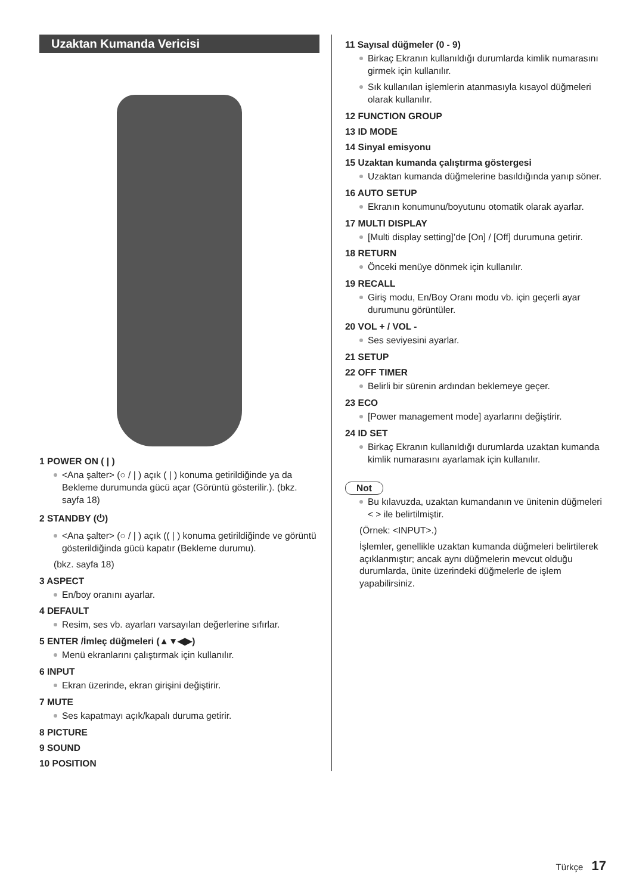Uzaktan Kumanda Vericisi
1 POWER ON ( | )
<Ana şalter> (○ / | ) açık ( | ) konuma getirildiğinde ya da Bekleme durumunda gücü açar (Görüntü gösterilir.). (bkz. sayfa 18)
2 STANDBY (⏻)
<Ana şalter> (○ / | ) açık (( | ) konuma getirildiğinde ve görüntü gösterildiğinda gücü kapatır (Bekleme durumu).
(bkz. sayfa 18)
3 ASPECT
En/boy oranını ayarlar.
4 DEFAULT
Resim, ses vb. ayarları varsayılan değerlerine sıfırlar.
5 ENTER /İmleç düğmeleri (▲▼◀▶)
Menü ekranlarını çalıştırmak için kullanılır.
6 INPUT
Ekran üzerinde, ekran girişini değiştirir.
7 MUTE
Ses kapatmayı açık/kapalı duruma getirir.
8 PICTURE
9 SOUND
10 POSITION
11 Sayısal düğmeler (0 - 9)
Birkaç Ekranın kullanıldığı durumlarda kimlik numarasını girmek için kullanılır.
Sık kullanılan işlemlerin atanmasıyla kısayol düğmeleri olarak kullanılır.
12 FUNCTION GROUP
13 ID MODE
14 Sinyal emisyonu
15 Uzaktan kumanda çalıştırma göstergesi
Uzaktan kumanda düğmelerine basıldığında yanıp söner.
16 AUTO SETUP
Ekranın konumunu/boyutunu otomatik olarak ayarlar.
17 MULTI DISPLAY
[Multi display setting]’de [On] / [Off] durumuna getirir.
18 RETURN
Önceki menüye dönmek için kullanılır.
19 RECALL
Giriş modu, En/Boy Oranı modu vb. için geçerli ayar durumunu görüntüler.
20 VOL + / VOL -
Ses seviyesini ayarlar.
21 SETUP
22 OFF TIMER
Belirli bir sürenin ardından beklemeye geçer.
23 ECO
[Power management mode] ayarlarını değiştirir.
24 ID SET
Birkaç Ekranın kullanıldığı durumlarda uzaktan kumanda kimlik numarasını ayarlamak için kullanılır.
Not
Bu kılavuzda, uzaktan kumandanın ve ünitenin düğmeleri < > ile belirtilmiştir.
(Örnek: <INPUT>.)
İşlemler, genellikle uzaktan kumanda düğmeleri belirtilerek açıklanmıştır; ancak aynı düğmelerin mevcut olduğu durumlarda, ünite üzerindeki düğmelerle de işlem yapabilirsiniz.
Türkçe 17